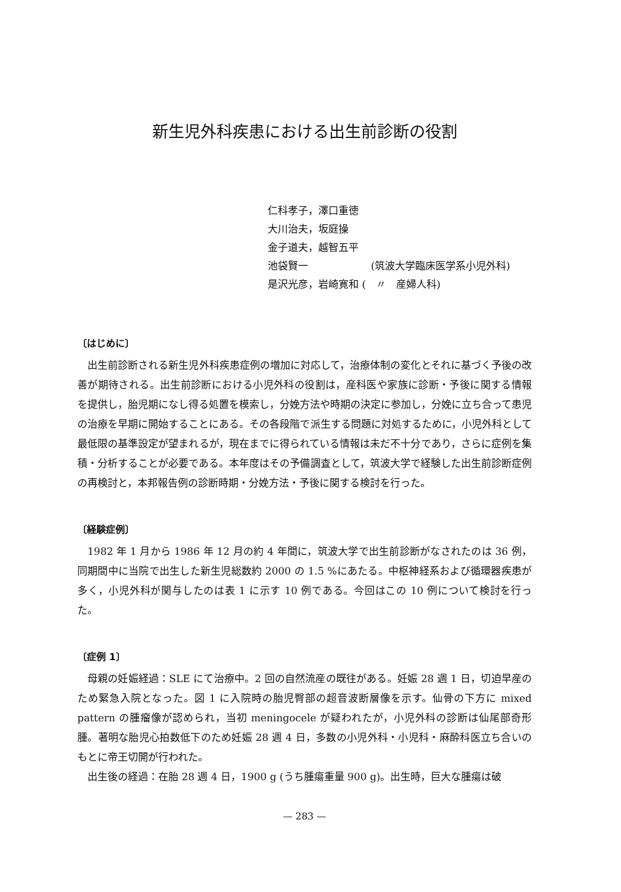新生児外科疾患における出生前診断の役割
仁科孝子，澤口重徳
大川治夫，坂庭操
金子道夫，越智五平
池袋賢一 (筑波大学臨床医学系小児外科)
是沢光彦，岩崎寛和 (　〃　産婦人科)
〔はじめに〕
出生前診断される新生児外科疾患症例の増加に対応して，治療体制の変化とそれに基づく予後の改善が期待される。出生前診断における小児外科の役割は，産科医や家族に診断・予後に関する情報を提供し，胎児期になし得る処置を模索し，分娩方法や時期の決定に参加し，分娩に立ち合って患児の治療を早期に開始することにある。その各段階で派生する問題に対処するために，小児外科として最低限の基準設定が望まれるが，現在までに得られている情報は未だ不十分であり，さらに症例を集積・分析することが必要である。本年度はその予備調査として，筑波大学で経験した出生前診断症例の再検討と，本邦報告例の診断時期・分娩方法・予後に関する検討を行った。
〔経験症例〕
1982 年 1 月から 1986 年 12 月の約 4 年間に，筑波大学で出生前診断がなされたのは 36 例，同期間中に当院で出生した新生児総数約 2000 の 1.5 %にあたる。中枢神経系および循環器疾患が多く，小児外科が関与したのは表 1 に示す 10 例である。今回はこの 10 例について検討を行った。
〔症例 1〕
母親の妊娠経過：SLE にて治療中。2 回の自然流産の既往がある。妊娠 28 週 1 日，切迫早産のため緊急入院となった。図 1 に入院時の胎児臀部の超音波断層像を示す。仙骨の下方に mixed pattern の腫瘤像が認められ，当初 meningocele が疑われたが，小児外科の診断は仙尾部奇形腫。著明な胎児心拍数低下のため妊娠 28 週 4 日，多数の小児外科・小児科・麻酔科医立ち合いのもとに帝王切開が行われた。
出生後の経過：在胎 28 週 4 日，1900 g (うち腫瘍重量 900 g)。出生時，巨大な腫瘍は破
— 283 —